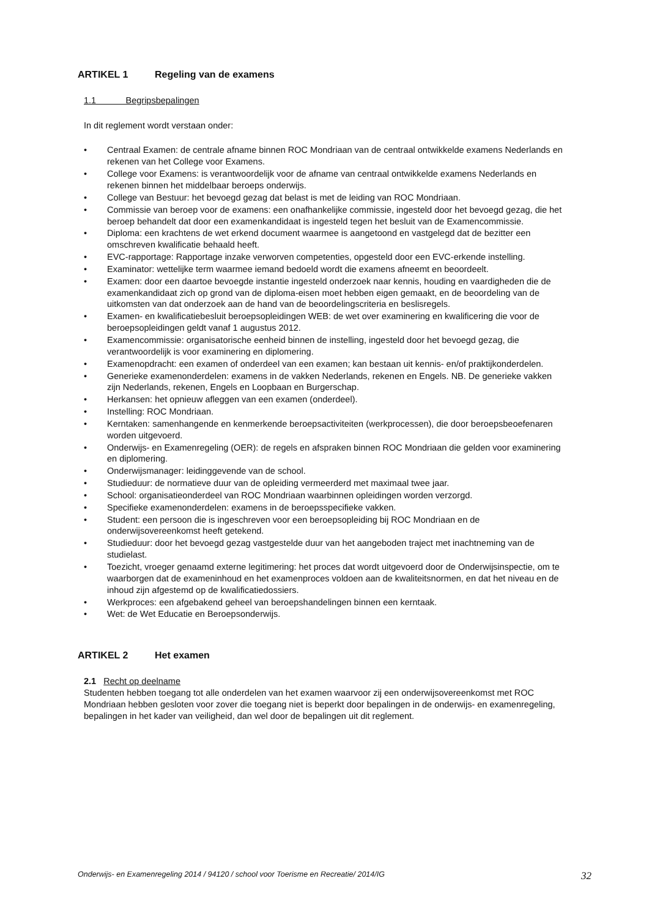ARTIKEL 1 Regeling van de examens
1.1 Begripsbepalingen
In dit reglement wordt verstaan onder:
• Centraal Examen: de centrale afname binnen ROC Mondriaan van de centraal ontwikkelde examens Nederlands en rekenen van het College voor Examens.
• College voor Examens: is verantwoordelijk voor de afname van centraal ontwikkelde examens Nederlands en rekenen binnen het middelbaar beroeps onderwijs.
• College van Bestuur: het bevoegd gezag dat belast is met de leiding van ROC Mondriaan.
• Commissie van beroep voor de examens: een onafhankelijke commissie, ingesteld door het bevoegd gezag, die het beroep behandelt dat door een examenkandidaat is ingesteld tegen het besluit van de Examencommissie.
• Diploma: een krachtens de wet erkend document waarmee is aangetoond en vastgelegd dat de bezitter een omschreven kwalificatie behaald heeft.
• EVC-rapportage: Rapportage inzake verworven competenties, opgesteld door een EVC-erkende instelling.
• Examinator: wettelijke term waarmee iemand bedoeld wordt die examens afneemt en beoordeelt.
• Examen: door een daartoe bevoegde instantie ingesteld onderzoek naar kennis, houding en vaardigheden die de examenkandidaat zich op grond van de diploma-eisen moet hebben eigen gemaakt, en de beoordeling van de uitkomsten van dat onderzoek aan de hand van de beoordelingscriteria en beslisregels.
• Examen- en kwalificatiebesluit beroepsopleidingen WEB: de wet over examinering en kwalificering die voor de beroepsopleidingen geldt vanaf 1 augustus 2012.
• Examencommissie: organisatorische eenheid binnen de instelling, ingesteld door het bevoegd gezag, die verantwoordelijk is voor examinering en diplomering.
• Examenopdracht: een examen of onderdeel van een examen; kan bestaan uit kennis- en/of praktijkonderdelen.
• Generieke examenonderdelen: examens in de vakken Nederlands, rekenen en Engels. NB. De generieke vakken zijn Nederlands, rekenen, Engels en Loopbaan en Burgerschap.
• Herkansen: het opnieuw afleggen van een examen (onderdeel).
• Instelling: ROC Mondriaan.
• Kerntaken: samenhangende en kenmerkende beroepsactiviteiten (werkprocessen), die door beroepsbeoefenaren worden uitgevoerd.
• Onderwijs- en Examenregeling (OER): de regels en afspraken binnen ROC Mondriaan die gelden voor examinering en diplomering.
• Onderwijsmanager: leidinggevende van de school.
• Studieduur: de normatieve duur van de opleiding vermeerderd met maximaal twee jaar.
• School: organisatieonderdeel van ROC Mondriaan waarbinnen opleidingen worden verzorgd.
• Specifieke examenonderdelen: examens in de beroepsspecifieke vakken.
• Student: een persoon die is ingeschreven voor een beroepsopleiding bij ROC Mondriaan en de onderwijsovereenkomst heeft getekend.
• Studieduur: door het bevoegd gezag vastgestelde duur van het aangeboden traject met inachtneming van de studielast.
• Toezicht, vroeger genaamd externe legitimering: het proces dat wordt uitgevoerd door de Onderwijsinspectie, om te waarborgen dat de exameninhoud en het examenproces voldoen aan de kwaliteitsnormen, en dat het niveau en de inhoud zijn afgestemd op de kwalificatiedossiers.
• Werkproces: een afgebakend geheel van beroepshandelingen binnen een kerntaak.
• Wet: de Wet Educatie en Beroepsonderwijs.
ARTIKEL 2 Het examen
2.1 Recht op deelname
Studenten hebben toegang tot alle onderdelen van het examen waarvoor zij een onderwijsovereenkomst met ROC Mondriaan hebben gesloten voor zover die toegang niet is beperkt door bepalingen in de onderwijs- en examenregeling, bepalingen in het kader van veiligheid, dan wel door de bepalingen uit dit reglement.
Onderwijs- en Examenregeling 2014 / 94120 / school voor Toerisme en Recreatie/ 2014/IG 32